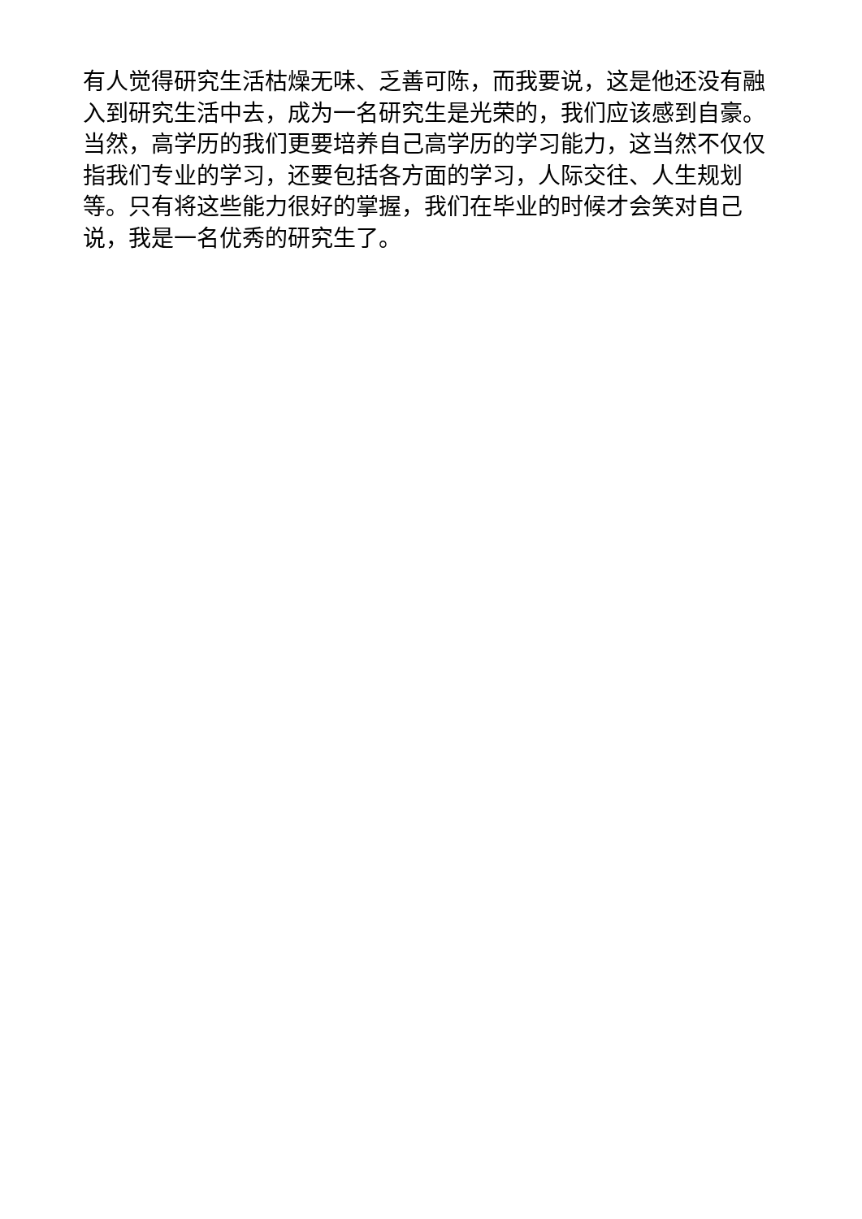有人觉得研究生活枯燥无味、乏善可陈，而我要说，这是他还没有融入到研究生活中去，成为一名研究生是光荣的，我们应该感到自豪。当然，高学历的我们更要培养自己高学历的学习能力，这当然不仅仅指我们专业的学习，还要包括各方面的学习，人际交往、人生规划等。只有将这些能力很好的掌握，我们在毕业的时候才会笑对自己说，我是一名优秀的研究生了。